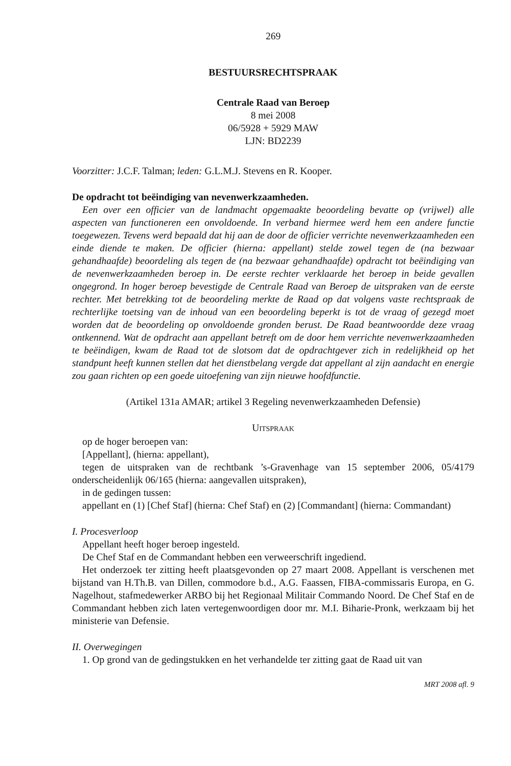269
BESTUURSRECHTSPRAAK
Centrale Raad van Beroep
8 mei 2008
06/5928 + 5929 MAW
LJN: BD2239
Voorzitter: J.C.F. Talman; leden: G.L.M.J. Stevens en R. Kooper.
De opdracht tot beëindiging van nevenwerkzaamheden.
Een over een officier van de landmacht opgemaakte beoordeling bevatte op (vrijwel) alle aspecten van functioneren een onvoldoende. In verband hiermee werd hem een andere functie toegewezen. Tevens werd bepaald dat hij aan de door de officier verrichte nevenwerkzaamheden een einde diende te maken. De officier (hierna: appellant) stelde zowel tegen de (na bezwaar gehandhaafde) beoordeling als tegen de (na bezwaar gehandhaafde) opdracht tot beëindiging van de nevenwerkzaamheden beroep in. De eerste rechter verklaarde het beroep in beide gevallen ongegrond. In hoger beroep bevestigde de Centrale Raad van Beroep de uitspraken van de eerste rechter. Met betrekking tot de beoordeling merkte de Raad op dat volgens vaste rechtspraak de rechterlijke toetsing van de inhoud van een beoordeling beperkt is tot de vraag of gezegd moet worden dat de beoordeling op onvoldoende gronden berust. De Raad beantwoordde deze vraag ontkennend. Wat de opdracht aan appellant betreft om de door hem verrichte nevenwerkzaamheden te beëindigen, kwam de Raad tot de slotsom dat de opdrachtgever zich in redelijkheid op het standpunt heeft kunnen stellen dat het dienstbelang vergde dat appellant al zijn aandacht en energie zou gaan richten op een goede uitoefening van zijn nieuwe hoofdfunctie.
(Artikel 131a AMAR; artikel 3 Regeling nevenwerkzaamheden Defensie)
UITSPRAAK
op de hoger beroepen van:
[Appellant], (hierna: appellant),
tegen de uitspraken van de rechtbank ’s-Gravenhage van 15 september 2006, 05/4179 onderscheidenlijk 06/165 (hierna: aangevallen uitspraken),
in de gedingen tussen:
appellant en (1) [Chef Staf] (hierna: Chef Staf) en (2) [Commandant] (hierna: Commandant)
I. Procesverloop
Appellant heeft hoger beroep ingesteld.
De Chef Staf en de Commandant hebben een verweerschrift ingediend.
Het onderzoek ter zitting heeft plaatsgevonden op 27 maart 2008. Appellant is verschenen met bijstand van H.Th.B. van Dillen, commodore b.d., A.G. Faassen, FIBA-commissaris Europa, en G. Nagelhout, stafmedewerker ARBO bij het Regionaal Militair Commando Noord. De Chef Staf en de Commandant hebben zich laten vertegenwoordigen door mr. M.I. Biharie-Pronk, werkzaam bij het ministerie van Defensie.
II. Overwegingen
1. Op grond van de gedingstukken en het verhandelde ter zitting gaat de Raad uit van
MRT 2008 afl. 9